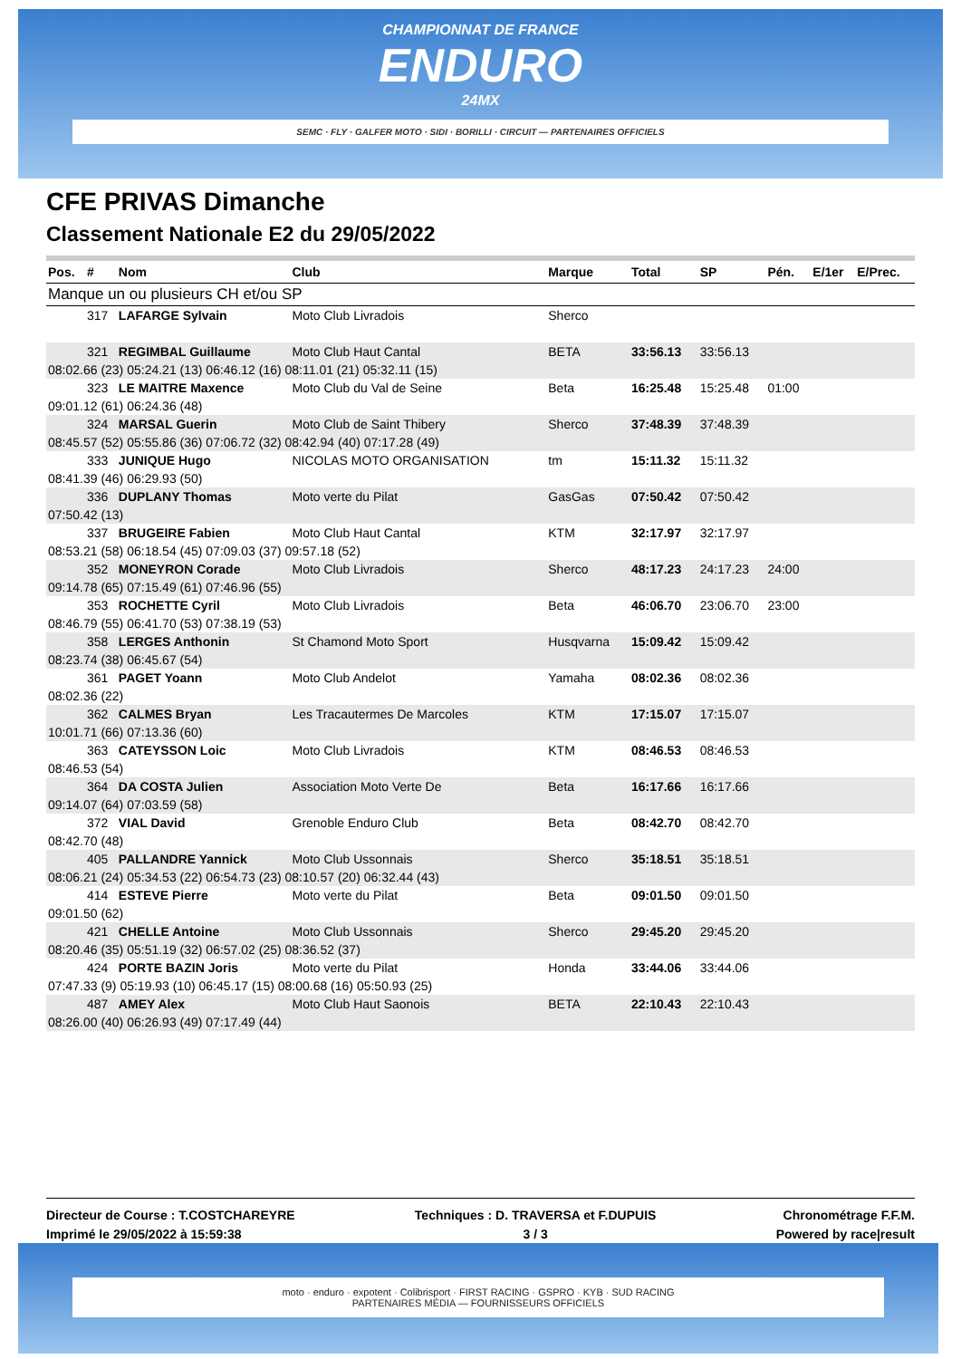CHAMPIONNAT DE FRANCE
ENDURO
24MX
SEMC · FLY · GALFER MOTO · SIDI · BORILLI · CIRCUIT — PARTENAIRES OFFICIELS
CFE PRIVAS Dimanche
Classement Nationale E2 du 29/05/2022
| Pos. | # | Nom | Club | Marque | Total | SP | Pén. | E/1er | E/Prec. |
| --- | --- | --- | --- | --- | --- | --- | --- | --- | --- |
| Manque un ou plusieurs CH et/ou SP | | | | | | | | | |
| | 317 | LAFARGE Sylvain | Moto Club Livradois | Sherco | | | | | |
| | 321 | REGIMBAL Guillaume | Moto Club Haut Cantal | BETA | 33:56.13 | 33:56.13 | | | |
| 08:02.66 (23) 05:24.21 (13) 06:46.12 (16) 08:11.01 (21) 05:32.11 (15) | | | | | | | | | |
| | 323 | LE MAITRE Maxence | Moto Club du Val de Seine | Beta | 16:25.48 | 15:25.48 | 01:00 | | |
| 09:01.12 (61) 06:24.36 (48) | | | | | | | | | |
| | 324 | MARSAL Guerin | Moto Club de Saint Thibery | Sherco | 37:48.39 | 37:48.39 | | | |
| 08:45.57 (52) 05:55.86 (36) 07:06.72 (32) 08:42.94 (40) 07:17.28 (49) | | | | | | | | | |
| | 333 | JUNIQUE Hugo | NICOLAS MOTO ORGANISATION | tm | 15:11.32 | 15:11.32 | | | |
| 08:41.39 (46) 06:29.93 (50) | | | | | | | | | |
| | 336 | DUPLANY Thomas | Moto verte du Pilat | GasGas | 07:50.42 | 07:50.42 | | | |
| 07:50.42 (13) | | | | | | | | | |
| | 337 | BRUGEIRE Fabien | Moto Club Haut Cantal | KTM | 32:17.97 | 32:17.97 | | | |
| 08:53.21 (58) 06:18.54 (45) 07:09.03 (37) 09:57.18 (52) | | | | | | | | | |
| | 352 | MONEYRON Corade | Moto Club Livradois | Sherco | 48:17.23 | 24:17.23 | 24:00 | | |
| 09:14.78 (65) 07:15.49 (61) 07:46.96 (55) | | | | | | | | | |
| | 353 | ROCHETTE Cyril | Moto Club Livradois | Beta | 46:06.70 | 23:06.70 | 23:00 | | |
| 08:46.79 (55) 06:41.70 (53) 07:38.19 (53) | | | | | | | | | |
| | 358 | LERGES Anthonin | St Chamond Moto Sport | Husqvarna | 15:09.42 | 15:09.42 | | | |
| 08:23.74 (38) 06:45.67 (54) | | | | | | | | | |
| | 361 | PAGET Yoann | Moto Club Andelot | Yamaha | 08:02.36 | 08:02.36 | | | |
| 08:02.36 (22) | | | | | | | | | |
| | 362 | CALMES Bryan | Les Tracautermes De Marcoles | KTM | 17:15.07 | 17:15.07 | | | |
| 10:01.71 (66) 07:13.36 (60) | | | | | | | | | |
| | 363 | CATEYSSON Loic | Moto Club Livradois | KTM | 08:46.53 | 08:46.53 | | | |
| 08:46.53 (54) | | | | | | | | | |
| | 364 | DA COSTA Julien | Association Moto Verte De | Beta | 16:17.66 | 16:17.66 | | | |
| 09:14.07 (64) 07:03.59 (58) | | | | | | | | | |
| | 372 | VIAL David | Grenoble Enduro Club | Beta | 08:42.70 | 08:42.70 | | | |
| 08:42.70 (48) | | | | | | | | | |
| | 405 | PALLANDRE Yannick | Moto Club Ussonnais | Sherco | 35:18.51 | 35:18.51 | | | |
| 08:06.21 (24) 05:34.53 (22) 06:54.73 (23) 08:10.57 (20) 06:32.44 (43) | | | | | | | | | |
| | 414 | ESTEVE Pierre | Moto verte du Pilat | Beta | 09:01.50 | 09:01.50 | | | |
| 09:01.50 (62) | | | | | | | | | |
| | 421 | CHELLE Antoine | Moto Club Ussonnais | Sherco | 29:45.20 | 29:45.20 | | | |
| 08:20.46 (35) 05:51.19 (32) 06:57.02 (25) 08:36.52 (37) | | | | | | | | | |
| | 424 | PORTE BAZIN Joris | Moto verte du Pilat | Honda | 33:44.06 | 33:44.06 | | | |
| 07:47.33 (9) 05:19.93 (10) 06:45.17 (15) 08:00.68 (16) 05:50.93 (25) | | | | | | | | | |
| | 487 | AMEY Alex | Moto Club Haut Saonois | BETA | 22:10.43 | 22:10.43 | | | |
| 08:26.00 (40) 06:26.93 (49) 07:17.49 (44) | | | | | | | | | |
Directeur de Course : T.COSTCHAREYRE
Imprimé le 29/05/2022 à 15:59:38
Techniques : D. TRAVERSA et F.DUPUIS
3 / 3
Chronométrage F.F.M.
Powered by race|result
moto · enduro · expotent · Colibrisport · FIRST RACING · GSPRO · KYB · SUD RACING
PARTENAIRES MÉDIA — FOURNISSEURS OFFICIELS